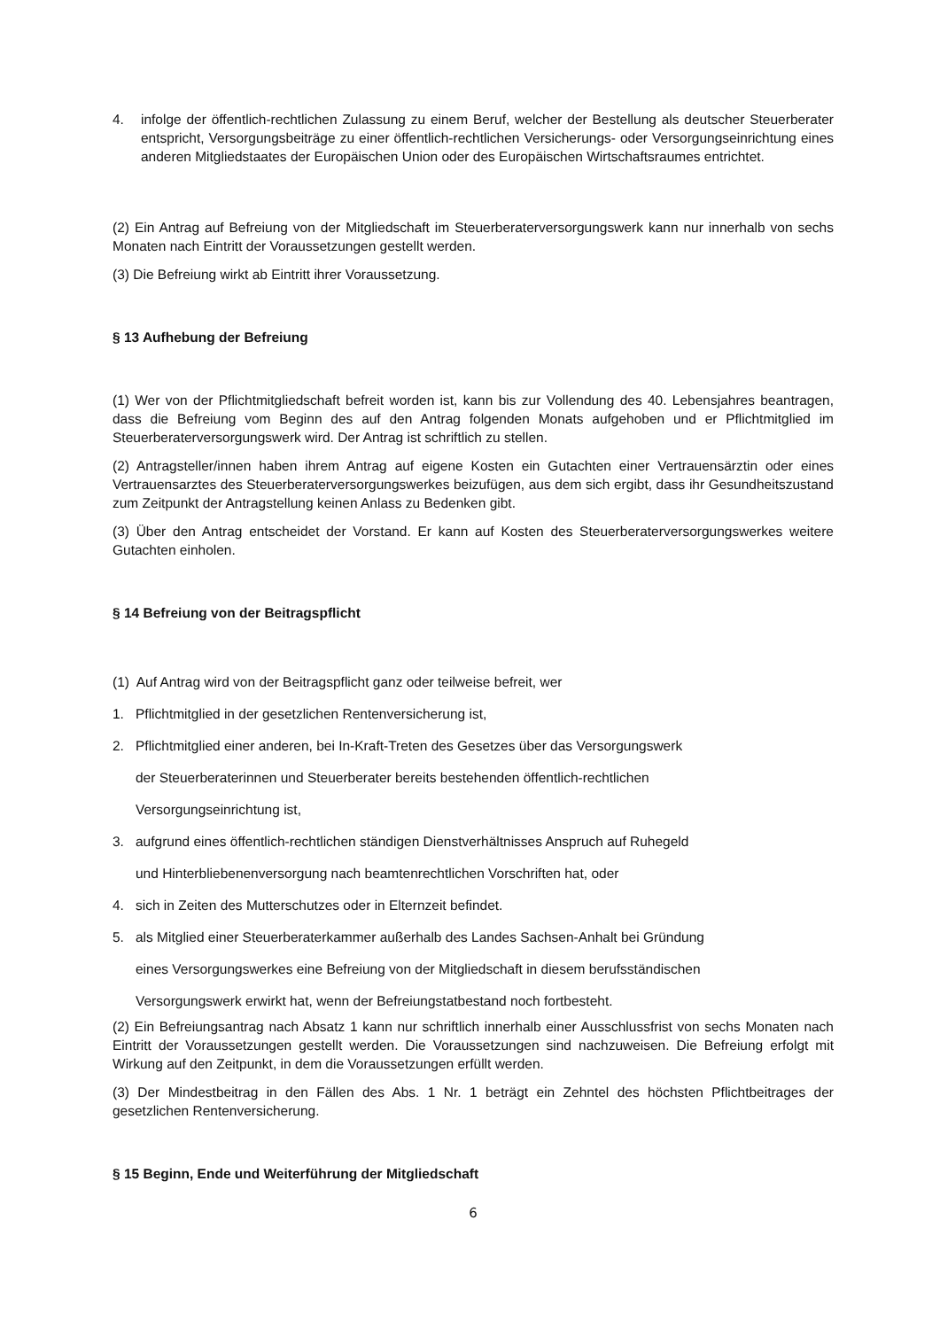4. infolge der öffentlich-rechtlichen Zulassung zu einem Beruf, welcher der Bestellung als deutscher Steuerberater entspricht, Versorgungsbeiträge zu einer öffentlich-rechtlichen Versicherungs- oder Versorgungseinrichtung eines anderen Mitgliedstaates der Europäischen Union oder des Europäischen Wirtschaftsraumes entrichtet.
(2) Ein Antrag auf Befreiung von der Mitgliedschaft im Steuerberaterversorgungswerk kann nur innerhalb von sechs Monaten nach Eintritt der Voraussetzungen gestellt werden.
(3) Die Befreiung wirkt ab Eintritt ihrer Voraussetzung.
§ 13 Aufhebung der Befreiung
(1) Wer von der Pflichtmitgliedschaft befreit worden ist, kann bis zur Vollendung des 40. Lebensjahres beantragen, dass die Befreiung vom Beginn des auf den Antrag folgenden Monats aufgehoben und er Pflichtmitglied im Steuerberaterversorgungswerk wird. Der Antrag ist schriftlich zu stellen.
(2) Antragsteller/innen haben ihrem Antrag auf eigene Kosten ein Gutachten einer Vertrauensärztin oder eines Vertrauensarztes des Steuerberaterversorgungswerkes beizufügen, aus dem sich ergibt, dass ihr Gesundheitszustand zum Zeitpunkt der Antragstellung keinen Anlass zu Bedenken gibt.
(3) Über den Antrag entscheidet der Vorstand. Er kann auf Kosten des Steuerberaterversorgungswerkes weitere Gutachten einholen.
§ 14 Befreiung von der Beitragspflicht
(1) Auf Antrag wird von der Beitragspflicht ganz oder teilweise befreit, wer
1. Pflichtmitglied in der gesetzlichen Rentenversicherung ist,
2. Pflichtmitglied einer anderen, bei In-Kraft-Treten des Gesetzes über das Versorgungswerk
der Steuerberaterinnen und Steuerberater bereits bestehenden öffentlich-rechtlichen
Versorgungseinrichtung ist,
3. aufgrund eines öffentlich-rechtlichen ständigen Dienstverhältnisses Anspruch auf Ruhegeld
und Hinterbliebenenversorgung nach beamtenrechtlichen Vorschriften hat, oder
4. sich in Zeiten des Mutterschutzes oder in Elternzeit befindet.
5. als Mitglied einer Steuerberaterkammer außerhalb des Landes Sachsen-Anhalt bei Gründung
eines Versorgungswerkes eine Befreiung von der Mitgliedschaft in diesem berufsständischen
Versorgungswerk erwirkt hat, wenn der Befreiungstatbestand noch fortbesteht.
(2) Ein Befreiungsantrag nach Absatz 1 kann nur schriftlich innerhalb einer Ausschlussfrist von sechs Monaten nach Eintritt der Voraussetzungen gestellt werden. Die Voraussetzungen sind nachzuweisen. Die Befreiung erfolgt mit Wirkung auf den Zeitpunkt, in dem die Voraussetzungen erfüllt werden.
(3) Der Mindestbeitrag in den Fällen des Abs. 1 Nr. 1 beträgt ein Zehntel des höchsten Pflichtbeitrages der gesetzlichen Rentenversicherung.
§ 15 Beginn, Ende und Weiterführung der Mitgliedschaft
6